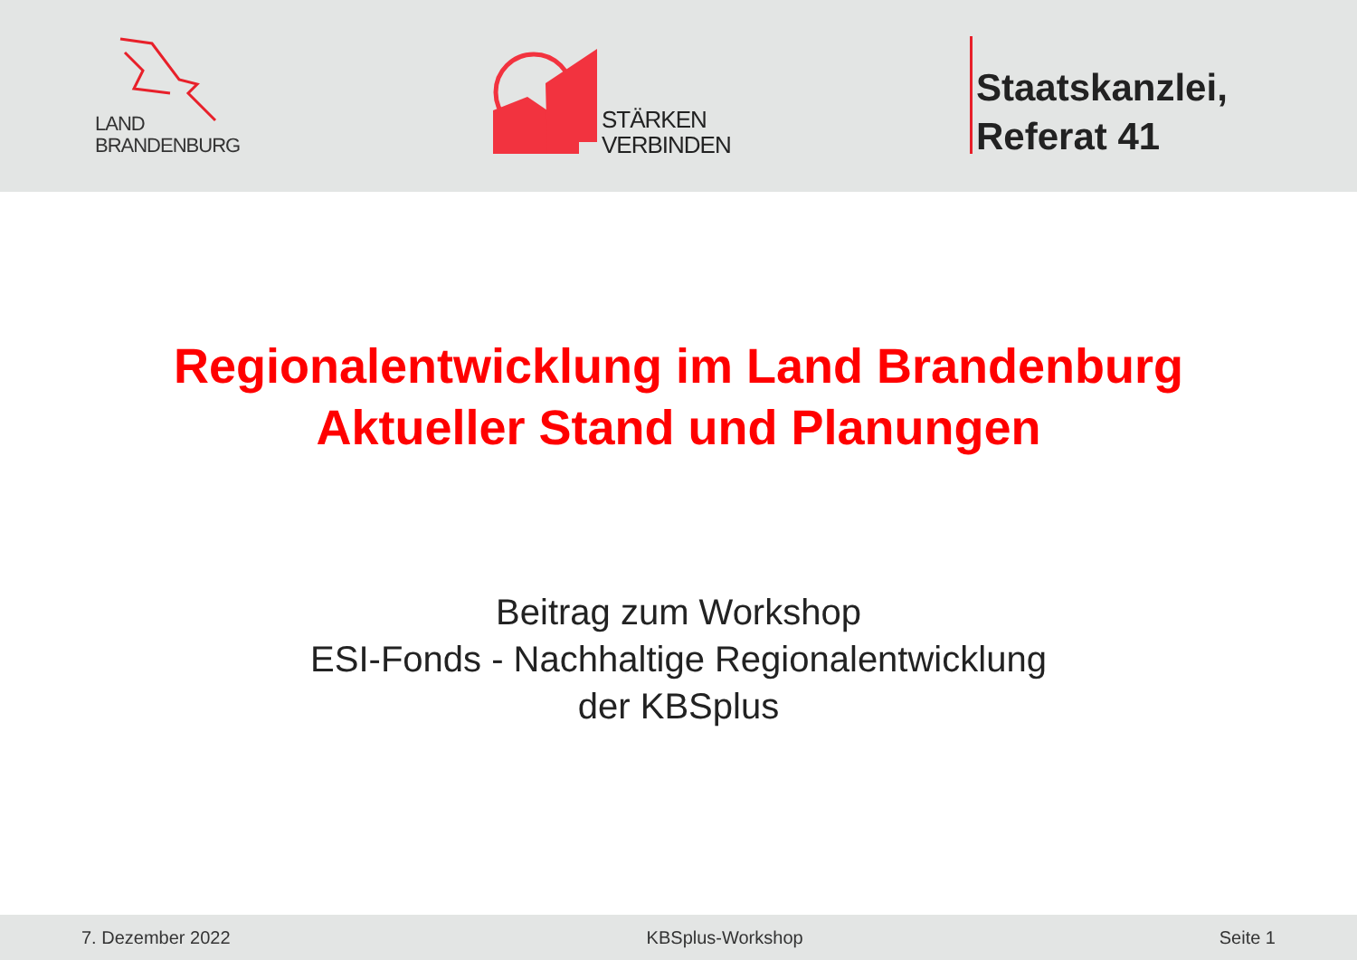LAND
BRANDENBURG
STÄRKEN
VERBINDEN
Staatskanzlei,
Referat 41
Regionalentwicklung im Land Brandenburg
Aktueller Stand und Planungen
Beitrag zum Workshop
ESI-Fonds - Nachhaltige Regionalentwicklung
der KBSplus
7. Dezember 2022 KBSplus-Workshop Seite 1